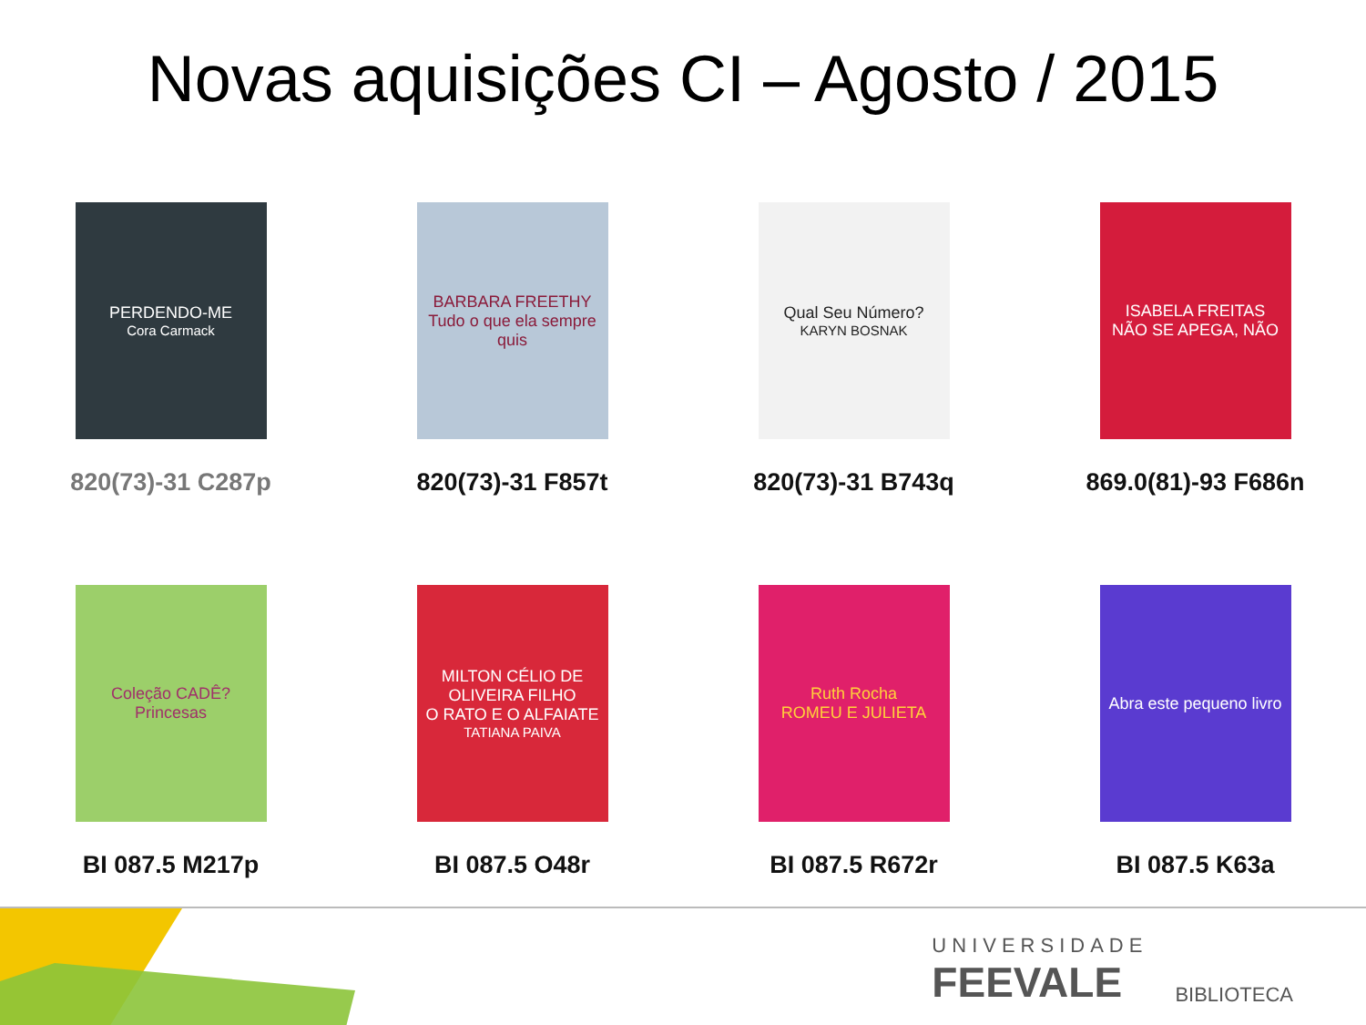Novas aquisições CI – Agosto / 2015
PERDENDO-ME
Cora Carmack
820(73)-31 C287p
BARBARA FREETHY
Tudo o que ela sempre quis
820(73)-31 F857t
Qual Seu Número?
KARYN BOSNAK
820(73)-31 B743q
ISABELA FREITAS
NÃO SE APEGA, NÃO
869.0(81)-93 F686n
Coleção CADÊ?
Princesas
BI 087.5 M217p
MILTON CÉLIO DE OLIVEIRA FILHO
O RATO E O ALFAIATE
TATIANA PAIVA
BI 087.5 O48r
Ruth Rocha
ROMEU E JULIETA
BI 087.5 R672r
Abra este pequeno livro
BI 087.5 K63a
UNIVERSIDADE
FEEVALE
BIBLIOTECA